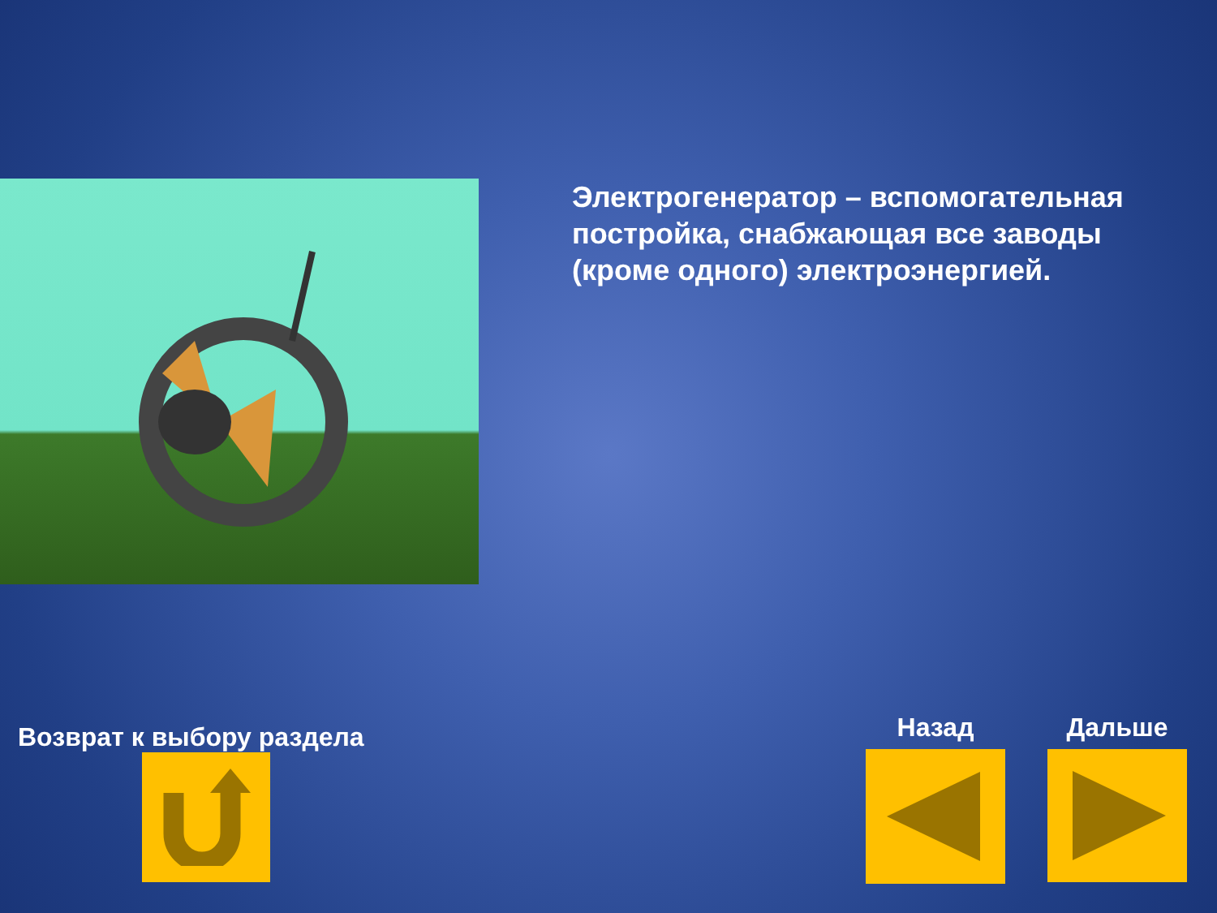Электрогенератор – вспомогательная постройка, снабжающая все заводы (кроме одного) электроэнергией.
Возврат к выбору раздела
Назад Дальше